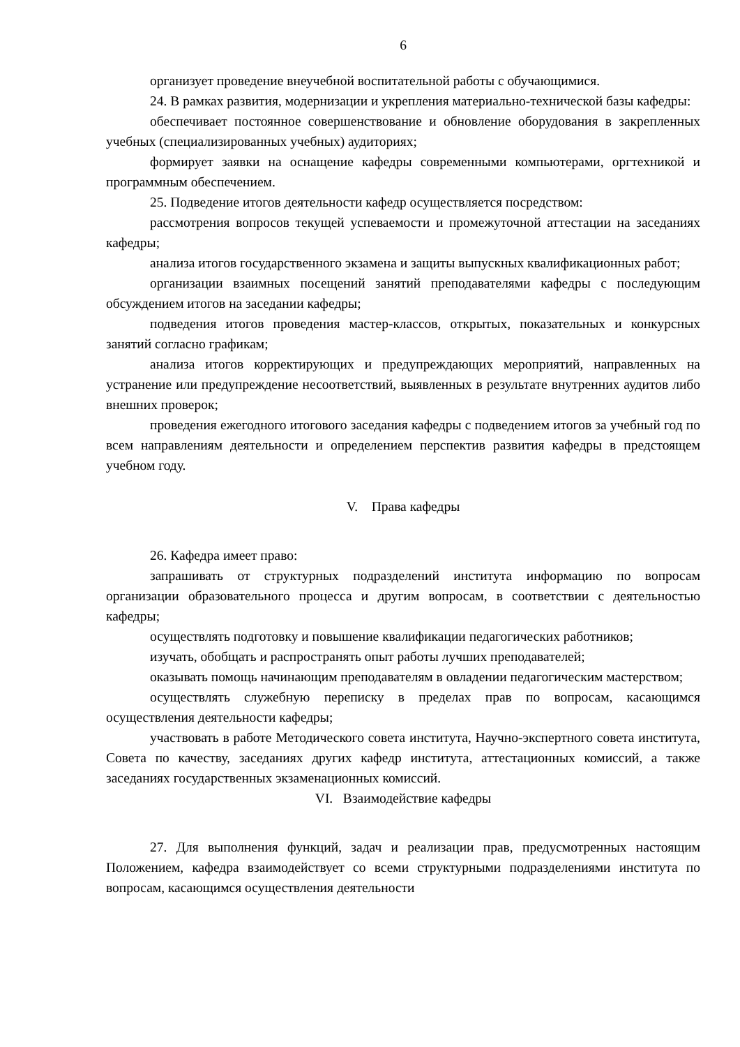6
организует проведение внеучебной воспитательной работы с обучающимися.
24. В рамках развития, модернизации и укрепления материально-технической базы кафедры:
обеспечивает постоянное совершенствование и обновление оборудования в закрепленных учебных (специализированных учебных) аудиториях;
формирует заявки на оснащение кафедры современными компьютерами, оргтехникой и программным обеспечением.
25. Подведение итогов деятельности кафедр осуществляется посредством:
рассмотрения вопросов текущей успеваемости и промежуточной аттестации на заседаниях кафедры;
анализа итогов государственного экзамена и защиты выпускных квалификационных работ;
организации взаимных посещений занятий преподавателями кафедры с последующим обсуждением итогов на заседании кафедры;
подведения итогов проведения мастер-классов, открытых, показательных и конкурсных занятий согласно графикам;
анализа итогов корректирующих и предупреждающих мероприятий, направленных на устранение или предупреждение несоответствий, выявленных в результате внутренних аудитов либо внешних проверок;
проведения ежегодного итогового заседания кафедры с подведением итогов за учебный год по всем направлениям деятельности и определением перспектив развития кафедры в предстоящем учебном году.
V. Права кафедры
26. Кафедра имеет право:
запрашивать от структурных подразделений института информацию по вопросам организации образовательного процесса и другим вопросам, в соответствии с деятельностью кафедры;
осуществлять подготовку и повышение квалификации педагогических работников;
изучать, обобщать и распространять опыт работы лучших преподавателей;
оказывать помощь начинающим преподавателям в овладении педагогическим мастерством;
осуществлять служебную переписку в пределах прав по вопросам, касающимся осуществления деятельности кафедры;
участвовать в работе Методического совета института, Научно-экспертного совета института, Совета по качеству, заседаниях других кафедр института, аттестационных комиссий, а также заседаниях государственных экзаменационных комиссий.
VI. Взаимодействие кафедры
27. Для выполнения функций, задач и реализации прав, предусмотренных настоящим Положением, кафедра взаимодействует со всеми структурными подразделениями института по вопросам, касающимся осуществления деятельности